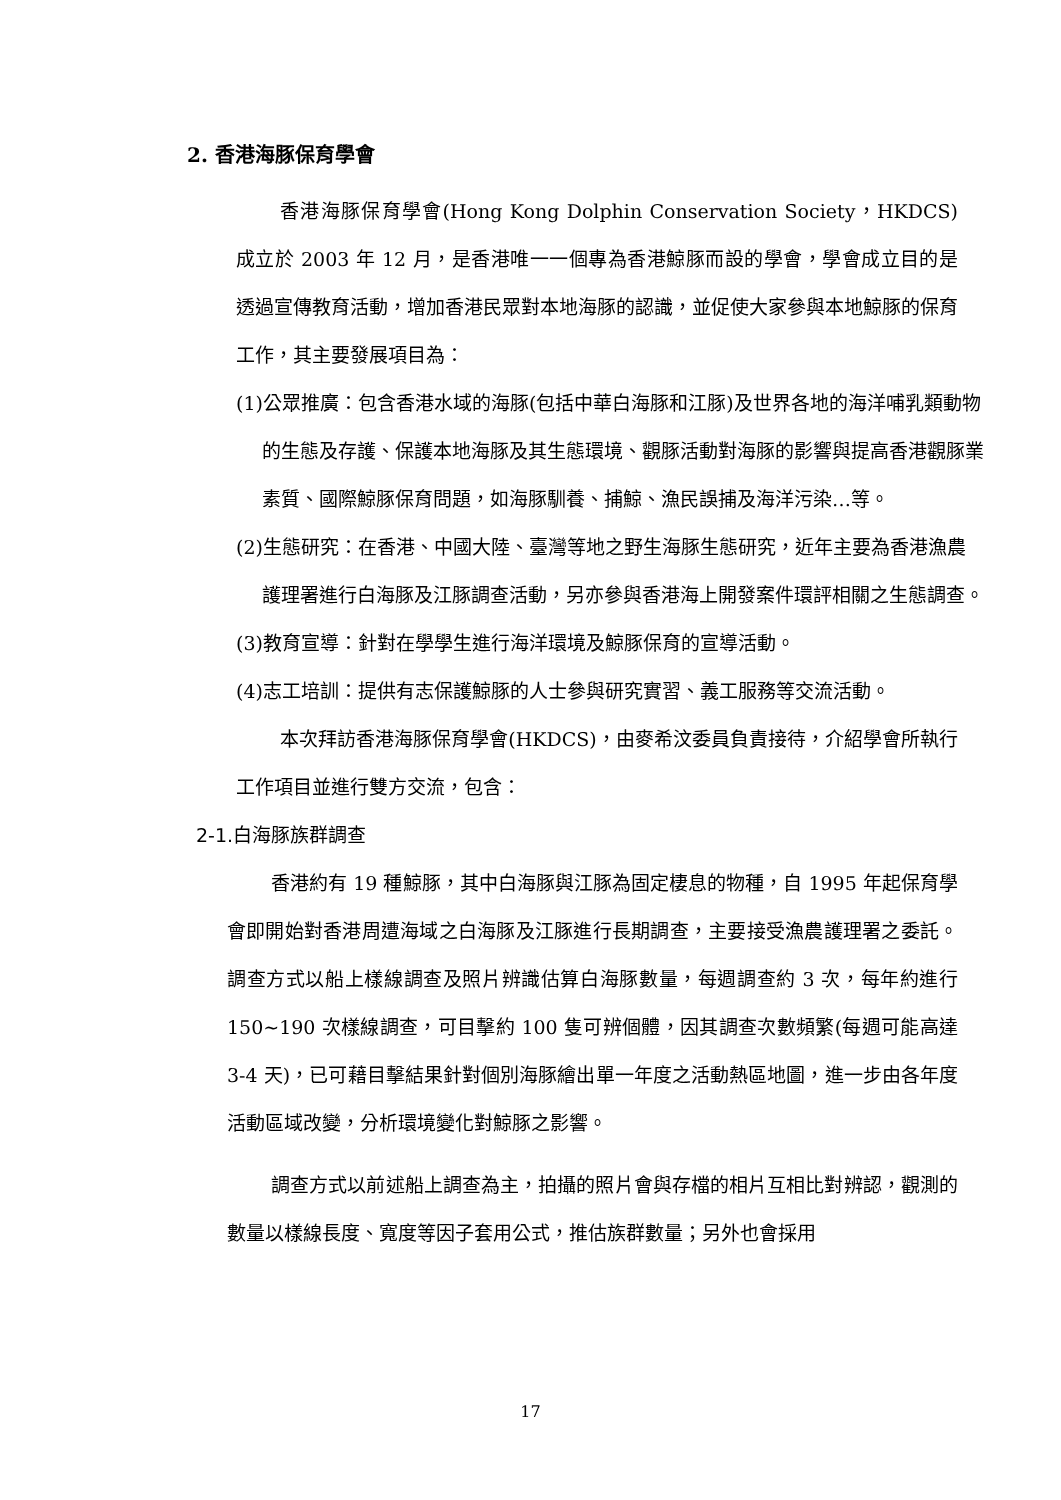2. 香港海豚保育學會
香港海豚保育學會(Hong Kong Dolphin Conservation Society，HKDCS)成立於 2003 年 12 月，是香港唯一一個專為香港鯨豚而設的學會，學會成立目的是透過宣傳教育活動，增加香港民眾對本地海豚的認識，並促使大家參與本地鯨豚的保育工作，其主要發展項目為：
(1)公眾推廣：包含香港水域的海豚(包括中華白海豚和江豚)及世界各地的海洋哺乳類動物的生態及存護、保護本地海豚及其生態環境、觀豚活動對海豚的影響與提高香港觀豚業素質、國際鯨豚保育問題，如海豚馴養、捕鯨、漁民誤捕及海洋污染…等。
(2)生態研究：在香港、中國大陸、臺灣等地之野生海豚生態研究，近年主要為香港漁農護理署進行白海豚及江豚調查活動，另亦參與香港海上開發案件環評相關之生態調查。
(3)教育宣導：針對在學學生進行海洋環境及鯨豚保育的宣導活動。
(4)志工培訓：提供有志保護鯨豚的人士參與研究實習、義工服務等交流活動。
本次拜訪香港海豚保育學會(HKDCS)，由麥希汶委員負責接待，介紹學會所執行工作項目並進行雙方交流，包含：
2-1.白海豚族群調查
香港約有 19 種鯨豚，其中白海豚與江豚為固定棲息的物種，自 1995 年起保育學會即開始對香港周遭海域之白海豚及江豚進行長期調查，主要接受漁農護理署之委託。調查方式以船上樣線調查及照片辨識估算白海豚數量，每週調查約 3 次，每年約進行 150~190 次樣線調查，可目擊約 100 隻可辨個體，因其調查次數頻繁(每週可能高達 3-4 天)，已可藉目擊結果針對個別海豚繪出單一年度之活動熱區地圖，進一步由各年度活動區域改變，分析環境變化對鯨豚之影響。
調查方式以前述船上調查為主，拍攝的照片會與存檔的相片互相比對辨認，觀測的數量以樣線長度、寬度等因子套用公式，推估族群數量；另外也會採用
17